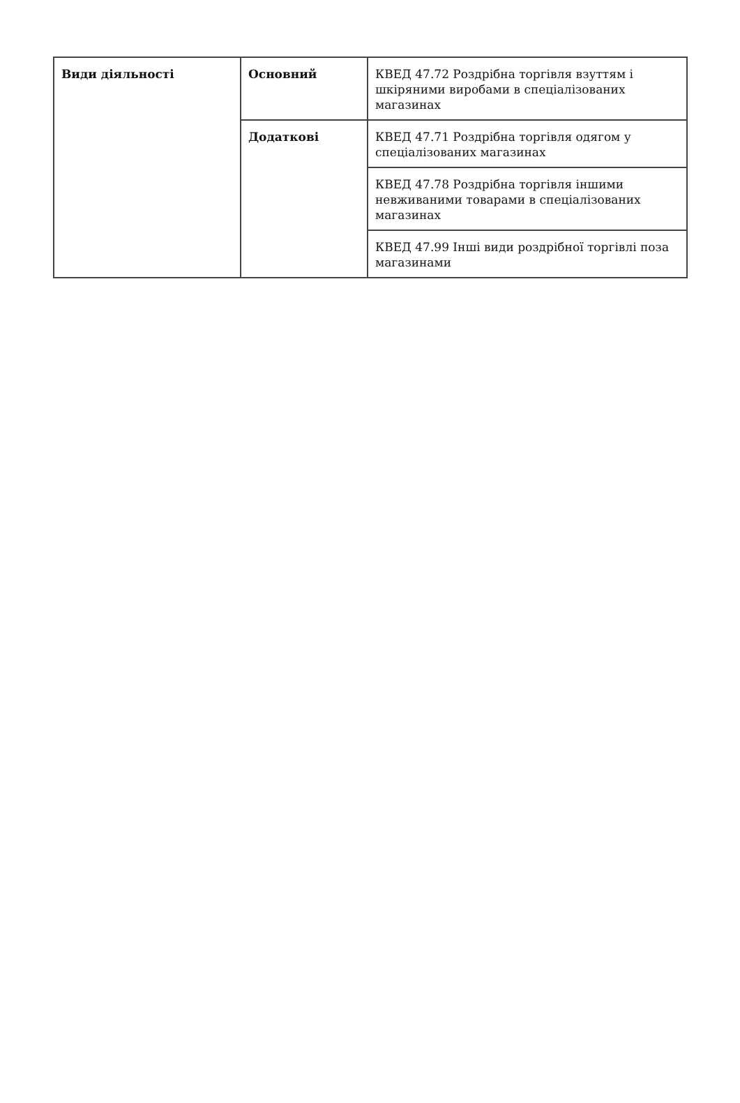| Види діяльності | Основний | КВЕД 47.72 Роздрібна торгівля взуттям і шкіряними виробами в спеціалізованих магазинах |
| | Додаткові | КВЕД 47.71 Роздрібна торгівля одягом у спеціалізованих магазинах |
| | | КВЕД 47.78 Роздрібна торгівля іншими невживаними товарами в спеціалізованих магазинах |
| | | КВЕД 47.99 Інші види роздрібної торгівлі поза магазинами |